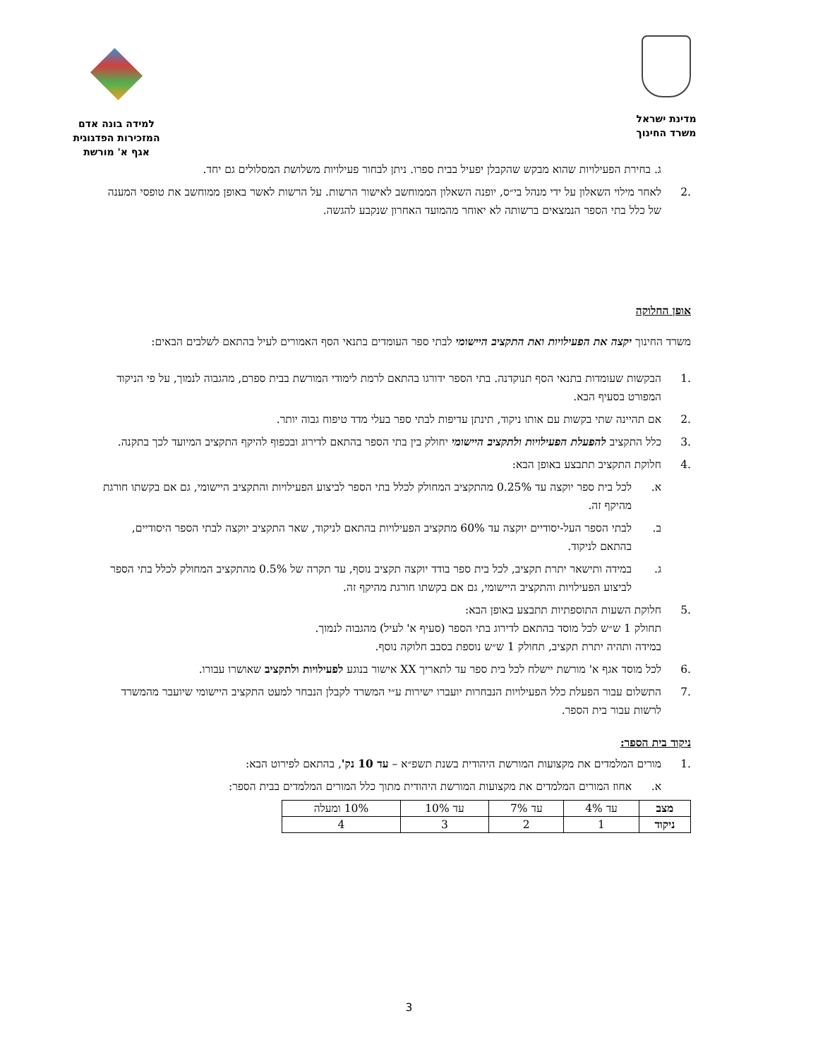מדינת ישראל
משרד החינוך
למידה בונה אדם
המזכירות הפדגוגית
אגף א' מורשת
ג. בחירת הפעילויות שהוא מבקש שהקבלן יפעיל בבית ספרו. ניתן לבחור פעילויות משלושת המסלולים גם יחד.
.2 לאחר מילוי השאלון על ידי מנהל בי״ס, יופנה השאלון הממוחשב לאישור הרשות. על הרשות לאשר באופן ממוחשב את טופסי המענה של כלל בתי הספר הנמצאים ברשותה לא יאוחר מהמועד האחרון שנקבע להגשה.
אופן החלוקה
משרד החינוך יקצה את הפעילויות ואת התקציב היישומי לבתי ספר העומדים בתנאי הסף האמורים לעיל בהתאם לשלבים הבאים:
.1 הבקשות שעומדות בתנאי הסף תנוקדנה. בתי הספר ידורגו בהתאם לרמת לימודי המורשת בבית ספרם, מהגבוה לנמוך, על פי הניקוד המפורט בסעיף הבא.
.2 אם תהיינה שתי בקשות עם אותו ניקוד, תינתן עדיפות לבתי ספר בעלי מדד טיפוח גבוה יותר.
.3 כלל התקציב להפעלת הפעילויות ולתקציב היישומי יחולק בין בתי הספר בהתאם לדירוג ובכפוף להיקף התקציב המיועד לכך בתקנה.
.4 חלוקת התקציב תתבצע באופן הבא:
א. לכל בית ספר יוקצה עד 0.25% מהתקציב המחולק לכלל בתי הספר לביצוע הפעילויות והתקציב היישומי, גם אם בקשתו חורגת מהיקף זה.
ב. לבתי הספר העל-יסודיים יוקצה עד 60% מתקציב הפעילויות בהתאם לניקוד, שאר התקציב יוקצה לבתי הספר היסודיים, בהתאם לניקוד.
ג. במידה ותישאר יתרת תקציב, לכל בית ספר בודד יוקצה תקציב נוסף, עד תקרה של 0.5% מהתקציב המחולק לכלל בתי הספר לביצוע הפעילויות והתקציב היישומי, גם אם בקשתו חורגת מהיקף זה.
.5 חלוקת השעות התוספתיות תתבצע באופן הבא:
תחולק 1 ש״ש לכל מוסד בהתאם לדירוג בתי הספר (סעיף א' לעיל) מהגבוה לנמוך.
במידה ותהיה יתרת תקציב, תחולק 1 ש״ש נוספת בסבב חלוקה נוסף.
.6 לכל מוסד אגף א' מורשת יישלח לכל בית ספר עד לתאריך XX אישור בנוגע לפעילויות ולתקציב שאושרו עבורו.
.7 התשלום עבור הפעלת כלל הפעילויות הנבחרות יועברו ישירות ע״י המשרד לקבלן הנבחר למעט התקציב היישומי שיועבר מהמשרד לרשות עבור בית הספר.
ניקוד בית הספר:
.1 מורים המלמדים את מקצועות המורשת היהודית בשנת תשפ״א – עד 10 נק', בהתאם לפירוט הבא:
א. אחוז המורים המלמדים את מקצועות המורשת היהודית מתוך כלל המורים המלמדים בבית הספר:
| מצב | עד 4% | עד 7% | עד 10% | 10% ומעלה |
| ניקוד | 1 | 2 | 3 | 4 |
3